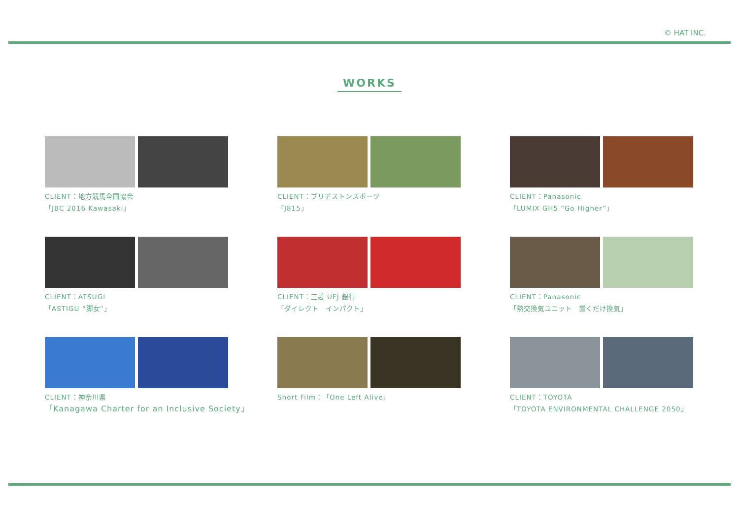© HAT INC.
WORKS
CLIENT：地方競馬全国協会
「JBC 2016 Kawasaki」
CLIENT：ブリヂストンスポーツ
「J815」
CLIENT：Panasonic
「LUMIX GH5 “Go Higher”」
CLIENT：ATSUGI
「ASTIGU “脚女”」
CLIENT：三菱 UFJ 銀行
「ダイレクト　インパクト」
CLIENT：Panasonic
「熱交換気ユニット　置くだけ換気」
CLIENT：神奈川県
「Kanagawa Charter for an Inclusive Society」
Short Film：「One Left Alive」
CLIENT：TOYOTA
「TOYOTA ENVIRONMENTAL CHALLENGE 2050」